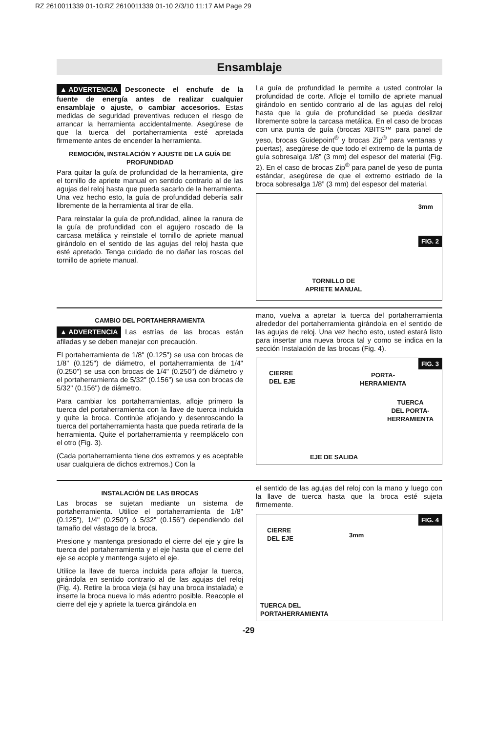RZ 2610011339 01-10:RZ 2610011339 01-10 2/3/10 11:17 AM Page 29
Ensamblaje
▲ ADVERTENCIA Desconecte el enchufe de la fuente de energía antes de realizar cualquier ensamblaje o ajuste, o cambiar accesorios. Estas medidas de seguridad preventivas reducen el riesgo de arrancar la herramienta accidentalmente. Asegúrese de que la tuerca del portaherramienta esté apretada firmemente antes de encender la herramienta.
REMOCIÓN, INSTALACIÓN Y AJUSTE DE LA GUÍA DE PROFUNDIDAD
Para quitar la guía de profundidad de la herramienta, gire el tornillo de apriete manual en sentido contrario al de las agujas del reloj hasta que pueda sacarlo de la herramienta. Una vez hecho esto, la guía de profundidad debería salir libremente de la herramienta al tirar de ella.
Para reinstalar la guía de profundidad, alinee la ranura de la guía de profundidad con el agujero roscado de la carcasa metálica y reinstale el tornillo de apriete manual girándolo en el sentido de las agujas del reloj hasta que esté apretado. Tenga cuidado de no dañar las roscas del tornillo de apriete manual.
La guía de profundidad le permite a usted controlar la profundidad de corte. Afloje el tornillo de apriete manual girándolo en sentido contrario al de las agujas del reloj hasta que la guía de profundidad se pueda deslizar libremente sobre la carcasa metálica. En el caso de brocas con una punta de guía (brocas XBITS™ para panel de yeso, brocas Guidepoint<sup>®</sup> y brocas Zip<sup>®</sup> para ventanas y puertas), asegúrese de que todo el extremo de la punta de guía sobresalga 1/8” (3 mm) del espesor del material (Fig. 2). En el caso de brocas Zip<sup>®</sup> para panel de yeso de punta estándar, asegúrese de que el extremo estriado de la broca sobresalga 1/8” (3 mm) del espesor del material.
3mm
FIG. 2
TORNILLO DE
APRIETE MANUAL
CAMBIO DEL PORTAHERRAMIENTA
▲ ADVERTENCIA Las estrías de las brocas están afiladas y se deben manejar con precaución.
El portaherramienta de 1/8" (0.125") se usa con brocas de 1/8" (0.125") de diámetro, el portaherramienta de 1/4" (0.250") se usa con brocas de 1/4" (0.250") de diámetro y el portaherramienta de 5/32" (0.156") se usa con brocas de 5/32" (0.156") de diámetro.
Para cambiar los portaherramientas, afloje primero la tuerca del portaherramienta con la llave de tuerca incluida y quite la broca. Continúe aflojando y desenroscando la tuerca del portaherramienta hasta que pueda retirarla de la herramienta. Quite el portaherramienta y reemplácelo con el otro (Fig. 3).
(Cada portaherramienta tiene dos extremos y es aceptable usar cualquiera de dichos extremos.) Con la
mano, vuelva a apretar la tuerca del portaherramienta alrededor del portaherramienta girándola en el sentido de las agujas de reloj. Una vez hecho esto, usted estará listo para insertar una nueva broca tal y como se indica en la sección Instalación de las brocas (Fig. 4).
FIG. 3
CIERRE
DEL EJE
PORTA-
HERRAMIENTA
TUERCA
DEL PORTA-
HERRAMIENTA
EJE DE SALIDA
INSTALACIÓN DE LAS BROCAS
Las brocas se sujetan mediante un sistema de portaherramienta. Utilice el portaherramienta de 1/8" (0.125"), 1/4" (0.250") ó 5/32" (0.156") dependiendo del tamaño del vástago de la broca.
Presione y mantenga presionado el cierre del eje y gire la tuerca del portaherramienta y el eje hasta que el cierre del eje se acople y mantenga sujeto el eje.
Utilice la llave de tuerca incluida para aflojar la tuerca, girándola en sentido contrario al de las agujas del reloj (Fig. 4). Retire la broca vieja (si hay una broca instalada) e inserte la broca nueva lo más adentro posible. Reacople el cierre del eje y apriete la tuerca girándola en
el sentido de las agujas del reloj con la mano y luego con la llave de tuerca hasta que la broca esté sujeta firmemente.
FIG. 4
CIERRE
DEL EJE 3mm
TUERCA DEL
PORTAHERRAMIENTA
-29